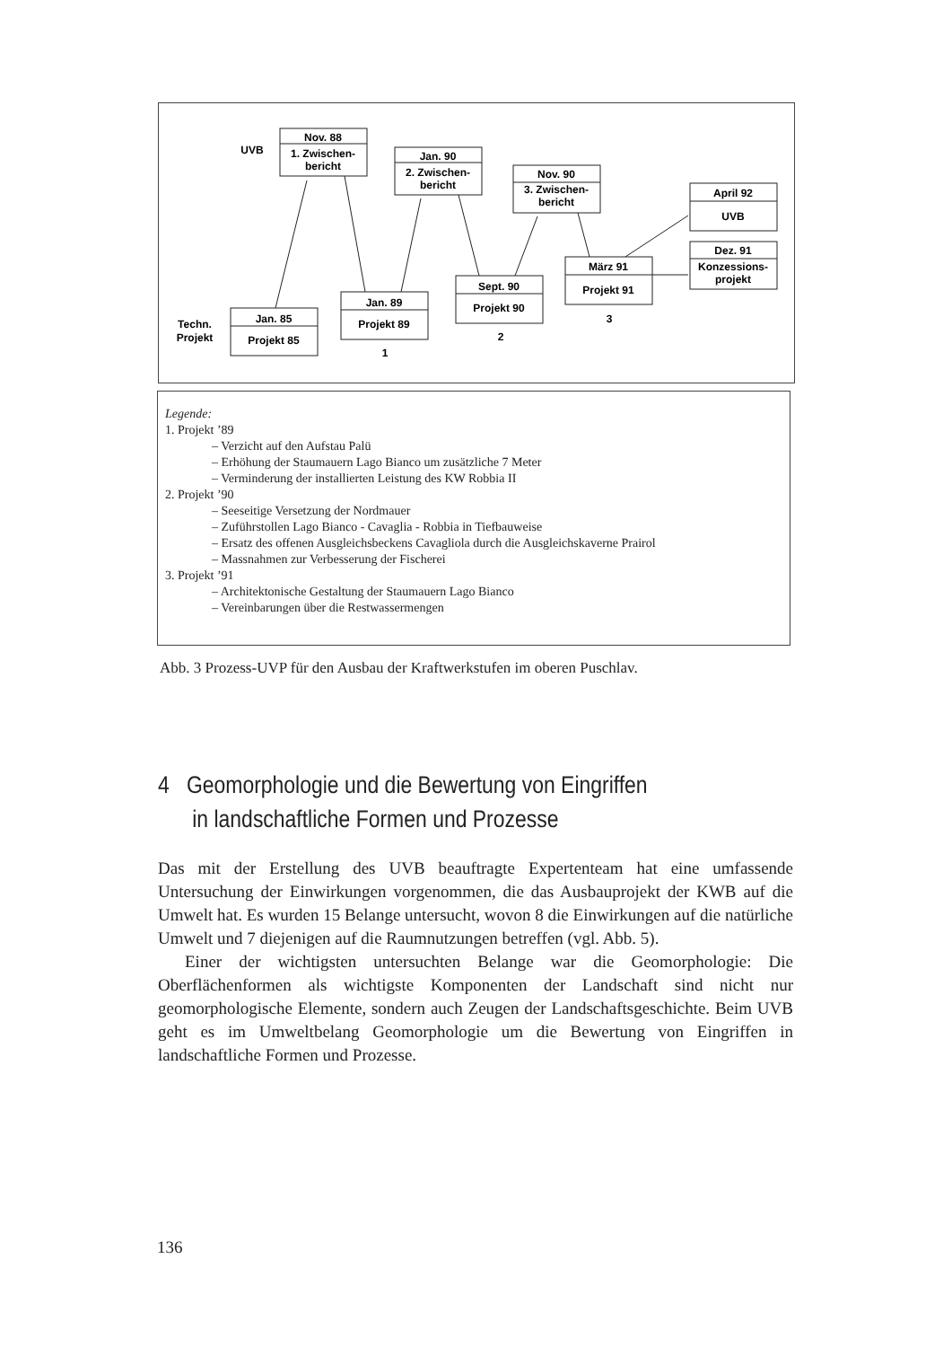Nov. 88
1. Zwischen-
bericht
Jan. 90
2. Zwischen-
bericht
Nov. 90
3. Zwischen-
bericht
April 92
UVB
Dez. 91
Konzessions-
projekt
Jan. 85
Projekt 85
Jan. 89
Projekt 89
Sept. 90
Projekt 90
März 91
Projekt 91
UVB
Techn.
Projekt
1
2
3
Legende:
1. Projekt ’89
– Verzicht auf den Aufstau Palü
– Erhöhung der Staumauern Lago Bianco um zusätzliche 7 Meter
– Verminderung der installierten Leistung des KW Robbia II
2. Projekt ’90
– Seeseitige Versetzung der Nordmauer
– Zuführstollen Lago Bianco - Cavaglia - Robbia in Tiefbauweise
– Ersatz des offenen Ausgleichsbeckens Cavagliola durch die Ausgleichskaverne Prairol
– Massnahmen zur Verbesserung der Fischerei
3. Projekt ’91
– Architektonische Gestaltung der Staumauern Lago Bianco
– Vereinbarungen über die Restwassermengen
Abb. 3 Prozess-UVP für den Ausbau der Kraftwerkstufen im oberen Puschlav.
4 Geomorphologie und die Bewertung von Eingriffen
in landschaftliche Formen und Prozesse
Das mit der Erstellung des UVB beauftragte Expertenteam hat eine umfassende Untersuchung der Einwirkungen vorgenommen, die das Ausbauprojekt der KWB auf die Umwelt hat. Es wurden 15 Belange untersucht, wovon 8 die Einwirkungen auf die natürliche Umwelt und 7 diejenigen auf die Raumnutzungen betreffen (vgl. Abb. 5).
Einer der wichtigsten untersuchten Belange war die Geomorphologie: Die Oberflächenformen als wichtigste Komponenten der Landschaft sind nicht nur geomorphologische Elemente, sondern auch Zeugen der Landschaftsgeschichte. Beim UVB geht es im Umweltbelang Geomorphologie um die Bewertung von Eingriffen in landschaftliche Formen und Prozesse.
136